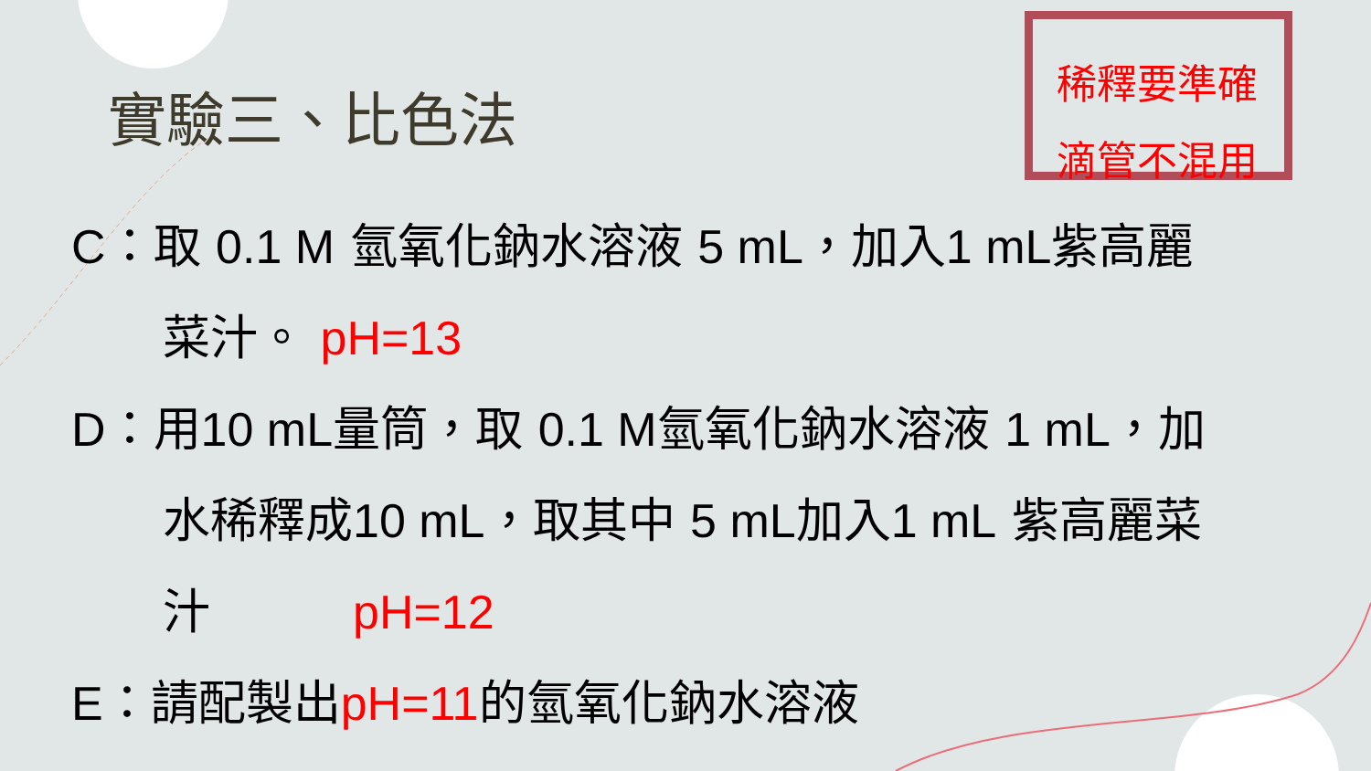實驗三、比色法
稀釋要準確
滴管不混用
C：取 0.1 M 氫氧化鈉水溶液 5 mL，加入1 mL紫高麗
菜汁。 pH=13
D：用10 mL量筒，取 0.1 M氫氧化鈉水溶液 1 mL，加
水稀釋成10 mL，取其中 5 mL加入1 mL 紫高麗菜
汁　　　pH=12
E：請配製出pH=11的氫氧化鈉水溶液